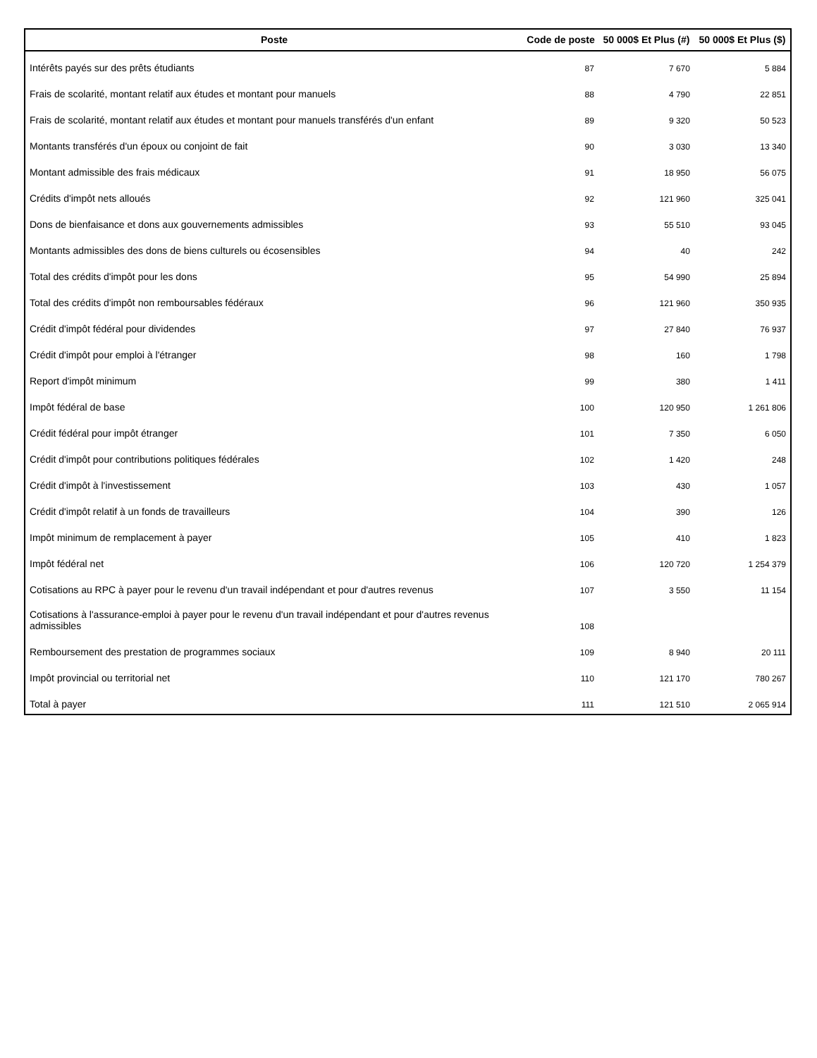| Poste | Code de poste | 50 000$ Et Plus (#) | 50 000$ Et Plus ($) |
| --- | --- | --- | --- |
| Intérêts payés sur des prêts étudiants | 87 | 7 670 | 5 884 |
| Frais de scolarité, montant relatif aux études et montant pour manuels | 88 | 4 790 | 22 851 |
| Frais de scolarité, montant relatif aux études et montant pour manuels transférés d'un enfant | 89 | 9 320 | 50 523 |
| Montants transférés d'un époux ou conjoint de fait | 90 | 3 030 | 13 340 |
| Montant admissible des frais médicaux | 91 | 18 950 | 56 075 |
| Crédits d'impôt nets alloués | 92 | 121 960 | 325 041 |
| Dons de bienfaisance et dons aux gouvernements admissibles | 93 | 55 510 | 93 045 |
| Montants admissibles des dons de biens culturels ou écosensibles | 94 | 40 | 242 |
| Total des crédits d'impôt pour les dons | 95 | 54 990 | 25 894 |
| Total des crédits d'impôt non remboursables fédéraux | 96 | 121 960 | 350 935 |
| Crédit d'impôt fédéral pour dividendes | 97 | 27 840 | 76 937 |
| Crédit d'impôt pour emploi à l'étranger | 98 | 160 | 1 798 |
| Report d'impôt minimum | 99 | 380 | 1 411 |
| Impôt fédéral de base | 100 | 120 950 | 1 261 806 |
| Crédit fédéral pour impôt étranger | 101 | 7 350 | 6 050 |
| Crédit d'impôt pour contributions politiques fédérales | 102 | 1 420 | 248 |
| Crédit d'impôt à l'investissement | 103 | 430 | 1 057 |
| Crédit d'impôt relatif à un fonds de travailleurs | 104 | 390 | 126 |
| Impôt minimum de remplacement à payer | 105 | 410 | 1 823 |
| Impôt fédéral net | 106 | 120 720 | 1 254 379 |
| Cotisations au RPC à payer pour le revenu d'un travail indépendant et pour d'autres revenus | 107 | 3 550 | 11 154 |
| Cotisations à l'assurance-emploi à payer pour le revenu d'un travail indépendant et pour d'autres revenus admissibles | 108 | | |
| Remboursement des prestation de programmes sociaux | 109 | 8 940 | 20 111 |
| Impôt provincial ou territorial net | 110 | 121 170 | 780 267 |
| Total à payer | 111 | 121 510 | 2 065 914 |